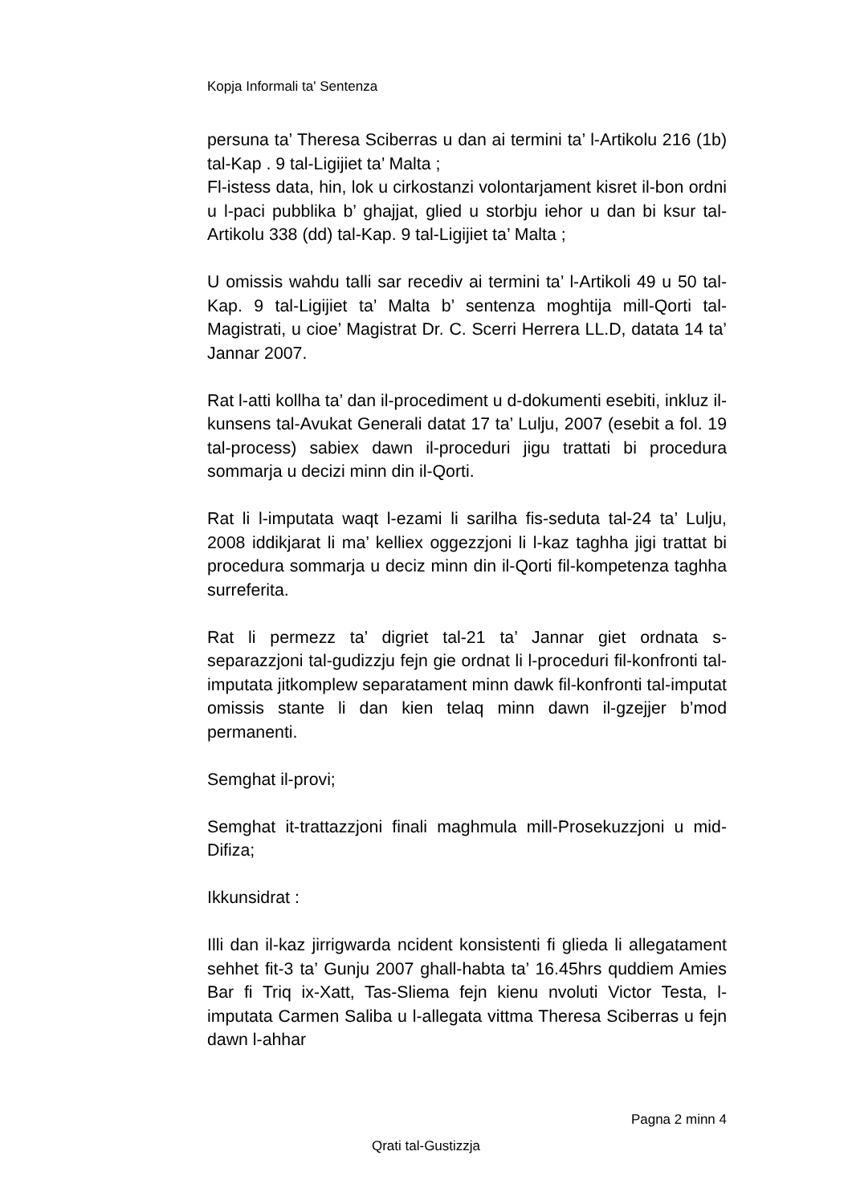Kopja Informali ta' Sentenza
persuna ta’ Theresa Sciberras u dan ai termini ta’ l-Artikolu 216 (1b) tal-Kap . 9 tal-Ligijiet ta’ Malta ;
Fl-istess data, hin, lok u cirkostanzi volontarjament kisret il-bon ordni u l-paci pubblika b’ ghajjat, glied u storbju iehor u dan bi ksur tal-Artikolu 338 (dd) tal-Kap. 9 tal-Ligijiet ta’ Malta ;
U omissis wahdu talli sar recediv ai termini ta’ l-Artikoli 49 u 50 tal-Kap. 9 tal-Ligijiet ta’ Malta b’ sentenza moghtija mill-Qorti tal-Magistrati, u cioe’ Magistrat Dr. C. Scerri Herrera LL.D, datata 14 ta’ Jannar 2007.
Rat l-atti kollha ta’ dan il-procediment u d-dokumenti esebiti, inkluz il-kunsens tal-Avukat Generali datat 17 ta’ Lulju, 2007 (esebit a fol. 19 tal-process) sabiex dawn il-proceduri jigu trattati bi procedura sommarja u decizi minn din il-Qorti.
Rat li l-imputata waqt l-ezami li sarilha fis-seduta tal-24 ta’ Lulju, 2008 iddikjarat li ma’ kelliex oggezzjoni li l-kaz taghha jigi trattat bi procedura sommarja u deciz minn din il-Qorti fil-kompetenza taghha surreferita.
Rat li permezz ta’ digriet tal-21 ta’ Jannar giet ordnata s-separazzjoni tal-gudizzju fejn gie ordnat li l-proceduri fil-konfronti tal-imputata jitkomplew separatament minn dawk fil-konfronti tal-imputat omissis stante li dan kien telaq minn dawn il-gzejjer b’mod permanenti.
Semghat il-provi;
Semghat it-trattazzjoni finali maghmula mill-Prosekuzzjoni u mid-Difiza;
Ikkunsidrat :
Illi dan il-kaz jirrigwarda ncident konsistenti fi glieda li allegatament sehhet fit-3 ta’ Gunju 2007 ghall-habta ta’ 16.45hrs quddiem Amies Bar fi Triq ix-Xatt, Tas-Sliema fejn kienu nvoluti Victor Testa, l-imputata Carmen Saliba u l-allegata vittma Theresa Sciberras u fejn dawn l-ahhar
Pagna 2 minn 4
Qrati tal-Gustizzja